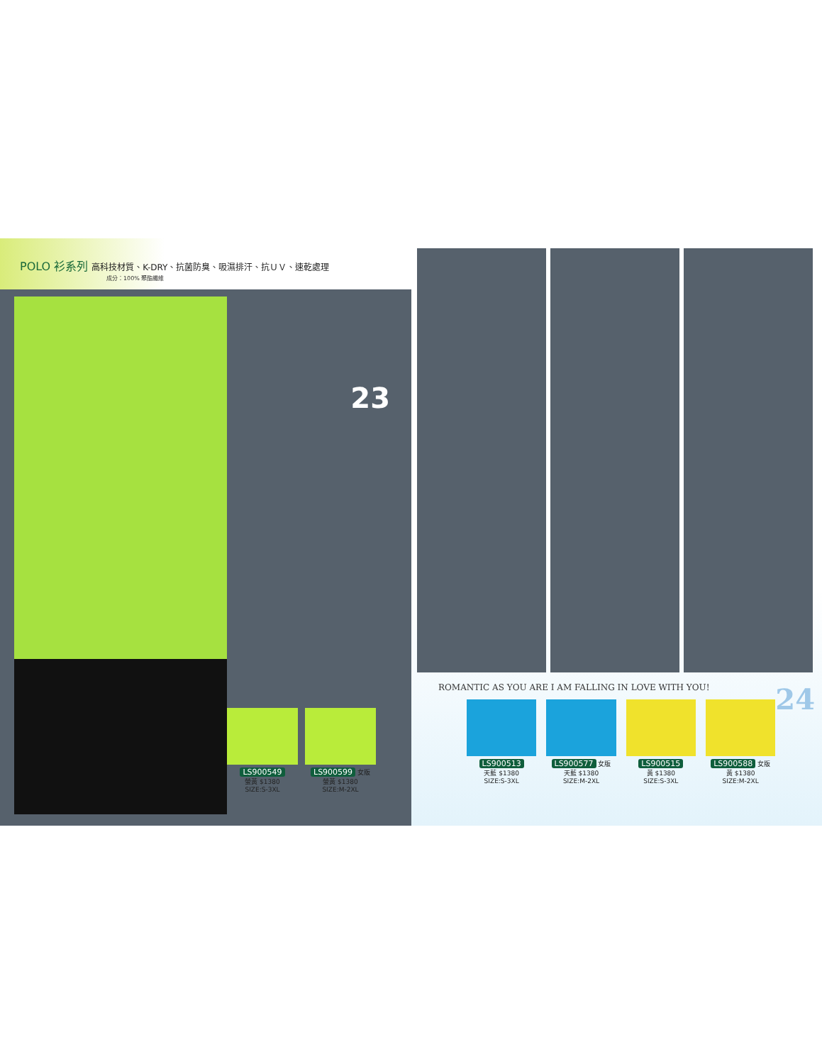POLO 衫系列 高科技材質、K-DRY、抗菌防臭、吸濕排汗、抗ＵＶ、速乾處理
成分：100% 聚酯纖維
23
LS900549
螢黃 $1380
SIZE:S-3XL
LS900599 女版
螢黃 $1380
SIZE:M-2XL
24 ROMANTIC AS YOU ARE I AM FALLING IN LOVE WITH YOU!
LS900513
天藍 $1380
SIZE:S-3XL
LS900577 女版
天藍 $1380
SIZE:M-2XL
LS900515
黃 $1380
SIZE:S-3XL
LS900588 女版
黃 $1380
SIZE:M-2XL